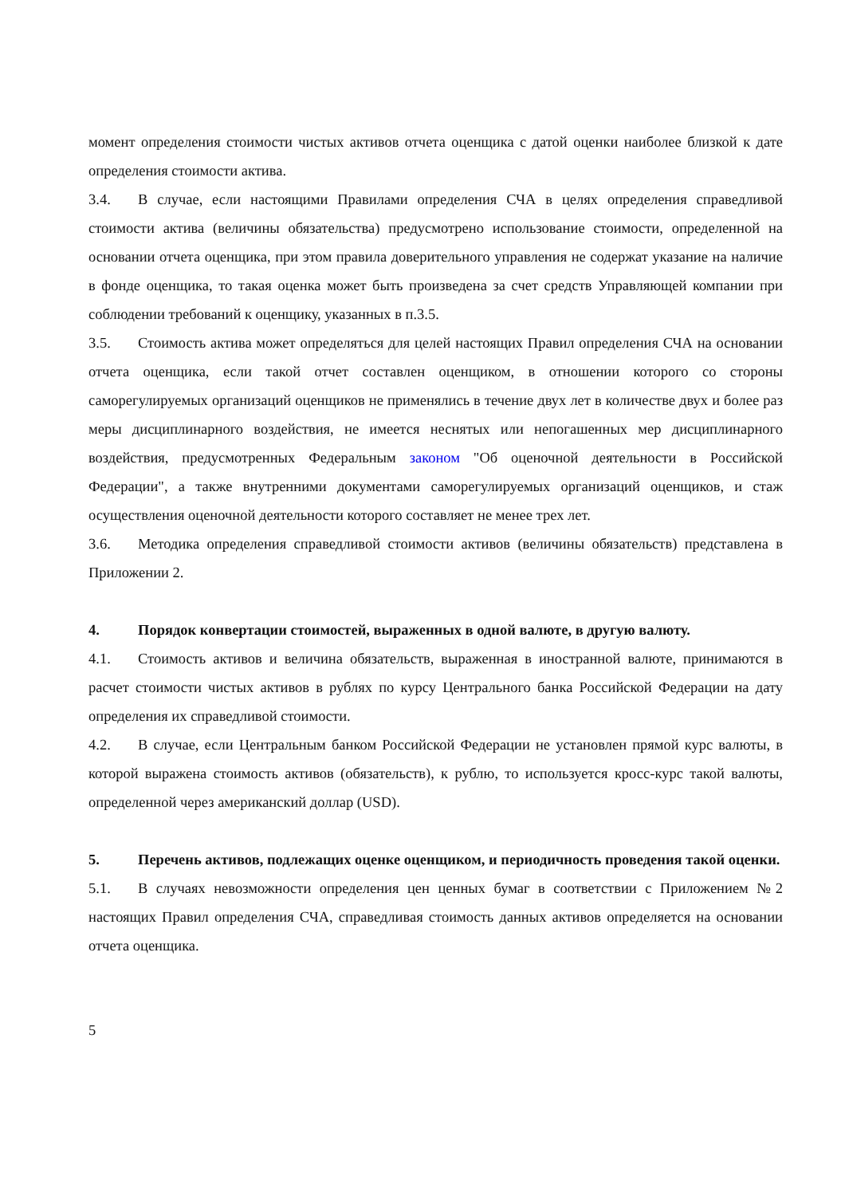момент определения стоимости чистых активов отчета оценщика с датой оценки наиболее близкой к дате определения стоимости актива.
3.4. В случае, если настоящими Правилами определения СЧА в целях определения справедливой стоимости актива (величины обязательства) предусмотрено использование стоимости, определенной на основании отчета оценщика, при этом правила доверительного управления не содержат указание на наличие в фонде оценщика, то такая оценка может быть произведена за счет средств Управляющей компании при соблюдении требований к оценщику, указанных в п.3.5.
3.5. Стоимость актива может определяться для целей настоящих Правил определения СЧА на основании отчета оценщика, если такой отчет составлен оценщиком, в отношении которого со стороны саморегулируемых организаций оценщиков не применялись в течение двух лет в количестве двух и более раз меры дисциплинарного воздействия, не имеется неснятых или непогашенных мер дисциплинарного воздействия, предусмотренных Федеральным законом "Об оценочной деятельности в Российской Федерации", а также внутренними документами саморегулируемых организаций оценщиков, и стаж осуществления оценочной деятельности которого составляет не менее трех лет.
3.6. Методика определения справедливой стоимости активов (величины обязательств) представлена в Приложении 2.
4. Порядок конвертации стоимостей, выраженных в одной валюте, в другую валюту.
4.1. Стоимость активов и величина обязательств, выраженная в иностранной валюте, принимаются в расчет стоимости чистых активов в рублях по курсу Центрального банка Российской Федерации на дату определения их справедливой стоимости.
4.2. В случае, если Центральным банком Российской Федерации не установлен прямой курс валюты, в которой выражена стоимость активов (обязательств), к рублю, то используется кросс-курс такой валюты, определенной через американский доллар (USD).
5. Перечень активов, подлежащих оценке оценщиком, и периодичность проведения такой оценки.
5.1. В случаях невозможности определения цен ценных бумаг в соответствии с Приложением №2 настоящих Правил определения СЧА, справедливая стоимость данных активов определяется на основании отчета оценщика.
5